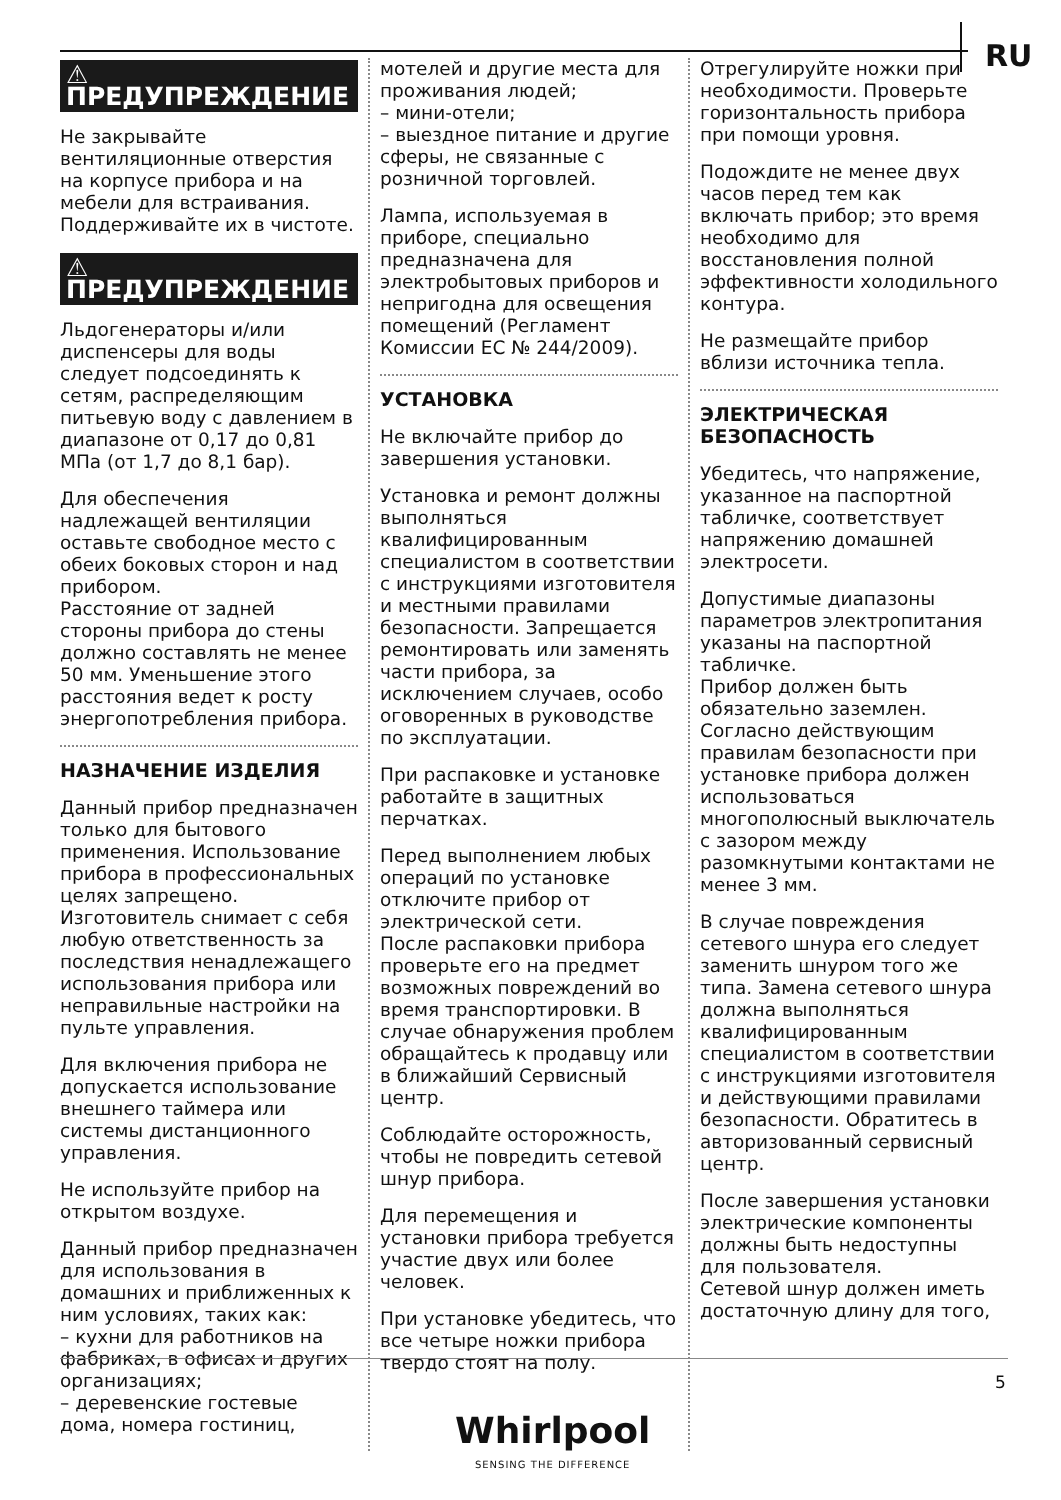RU
⚠ ПРЕДУПРЕЖДЕНИЕ
Не закрывайте вентиляционные отверстия на корпусе прибора и на мебели для встраивания. Поддерживайте их в чистоте.
⚠ ПРЕДУПРЕЖДЕНИЕ
Льдогенераторы и/или диспенсеры для воды следует подсоединять к сетям, распределяющим питьевую воду с давлением в диапазоне от 0,17 до 0,81 МПа (от 1,7 до 8,1 бар).
Для обеспечения надлежащей вентиляции оставьте свободное место с обеих боковых сторон и над прибором.
Расстояние от задней стороны прибора до стены должно составлять не менее 50 мм. Уменьшение этого расстояния ведет к росту энергопотребления прибора.
НАЗНАЧЕНИЕ ИЗДЕЛИЯ
Данный прибор предназначен только для бытового применения. Использование прибора в профессиональных целях запрещено.
Изготовитель снимает с себя любую ответственность за последствия ненадлежащего использования прибора или неправильные настройки на пульте управления.
Для включения прибора не допускается использование внешнего таймера или системы дистанционного управления.
Не используйте прибор на открытом воздухе.
Данный прибор предназначен для использования в домашних и приближенных к ним условиях, таких как:
– кухни для работников на фабриках, в офисах и других организациях;
– деревенские гостевые дома, номера гостиниц,
мотелей и другие места для проживания людей;
– мини-отели;
– выездное питание и другие сферы, не связанные с розничной торговлей.
Лампа, используемая в приборе, специально предназначена для электробытовых приборов и непригодна для освещения помещений (Регламент Комиссии ЕС № 244/2009).
УСТАНОВКА
Не включайте прибор до завершения установки.
Установка и ремонт должны выполняться квалифицированным специалистом в соответствии с инструкциями изготовителя и местными правилами безопасности. Запрещается ремонтировать или заменять части прибора, за исключением случаев, особо оговоренных в руководстве по эксплуатации.
При распаковке и установке работайте в защитных перчатках.
Перед выполнением любых операций по установке отключите прибор от электрической сети.
После распаковки прибора проверьте его на предмет возможных повреждений во время транспортировки. В случае обнаружения проблем обращайтесь к продавцу или в ближайший Сервисный центр.
Соблюдайте осторожность, чтобы не повредить сетевой шнур прибора.
Для перемещения и установки прибора требуется участие двух или более человек.
При установке убедитесь, что все четыре ножки прибора твердо стоят на полу.
Отрегулируйте ножки при необходимости. Проверьте горизонтальность прибора при помощи уровня.
Подождите не менее двух часов перед тем как включать прибор; это время необходимо для восстановления полной эффективности холодильного контура.
Не размещайте прибор вблизи источника тепла.
ЭЛЕКТРИЧЕСКАЯ БЕЗОПАСНОСТЬ
Убедитесь, что напряжение, указанное на паспортной табличке, соответствует напряжению домашней электросети.
Допустимые диапазоны параметров электропитания указаны на паспортной табличке.
Прибор должен быть обязательно заземлен.
Согласно действующим правилам безопасности при установке прибора должен использоваться многополюсный выключатель с зазором между разомкнутыми контактами не менее 3 мм.
В случае повреждения сетевого шнура его следует заменить шнуром того же типа. Замена сетевого шнура должна выполняться квалифицированным специалистом в соответствии с инструкциями изготовителя и действующими правилами безопасности. Обратитесь в авторизованный сервисный центр.
После завершения установки электрические компоненты должны быть недоступны для пользователя.
Сетевой шнур должен иметь достаточную длину для того,
5
Whirlpool
SENSING THE DIFFERENCE